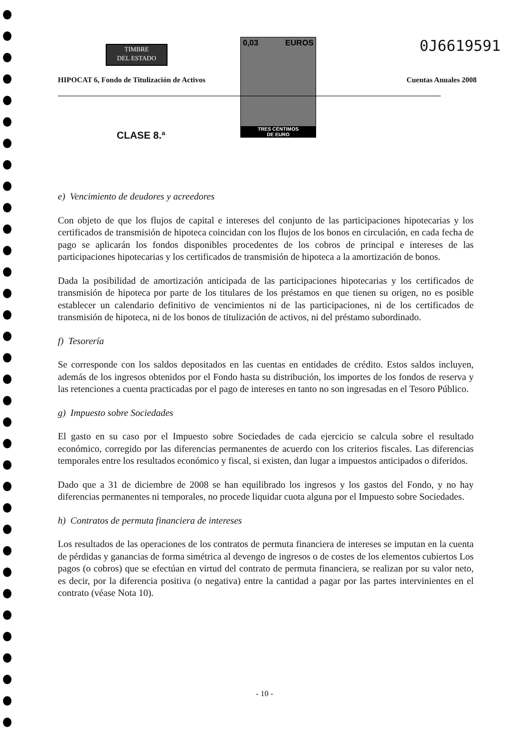TIMBRE
DEL ESTADO
0,03 EUROS
TRES CÉNTIMOS
DE EURO
0J6619591
HIPOCAT 6, Fondo de Titulización de Activos
Cuentas Anuales 2008
CLASE 8.ª
e) Vencimiento de deudores y acreedores
Con objeto de que los flujos de capital e intereses del conjunto de las participaciones hipotecarias y los certificados de transmisión de hipoteca coincidan con los flujos de los bonos en circulación, en cada fecha de pago se aplicarán los fondos disponibles procedentes de los cobros de principal e intereses de las participaciones hipotecarias y los certificados de transmisión de hipoteca a la amortización de bonos.
Dada la posibilidad de amortización anticipada de las participaciones hipotecarias y los certificados de transmisión de hipoteca por parte de los titulares de los préstamos en que tienen su origen, no es posible establecer un calendario definitivo de vencimientos ni de las participaciones, ni de los certificados de transmisión de hipoteca, ni de los bonos de titulización de activos, ni del préstamo subordinado.
f) Tesorería
Se corresponde con los saldos depositados en las cuentas en entidades de crédito. Estos saldos incluyen, además de los ingresos obtenidos por el Fondo hasta su distribución, los importes de los fondos de reserva y las retenciones a cuenta practicadas por el pago de intereses en tanto no son ingresadas en el Tesoro Público.
g) Impuesto sobre Sociedades
El gasto en su caso por el Impuesto sobre Sociedades de cada ejercicio se calcula sobre el resultado económico, corregido por las diferencias permanentes de acuerdo con los criterios fiscales. Las diferencias temporales entre los resultados económico y fiscal, si existen, dan lugar a impuestos anticipados o diferidos.
Dado que a 31 de diciembre de 2008 se han equilibrado los ingresos y los gastos del Fondo, y no hay diferencias permanentes ni temporales, no procede liquidar cuota alguna por el Impuesto sobre Sociedades.
h) Contratos de permuta financiera de intereses
Los resultados de las operaciones de los contratos de permuta financiera de intereses se imputan en la cuenta de pérdidas y ganancias de forma simétrica al devengo de ingresos o de costes de los elementos cubiertos Los pagos (o cobros) que se efectúan en virtud del contrato de permuta financiera, se realizan por su valor neto, es decir, por la diferencia positiva (o negativa) entre la cantidad a pagar por las partes intervinientes en el contrato (véase Nota 10).
- 10 -